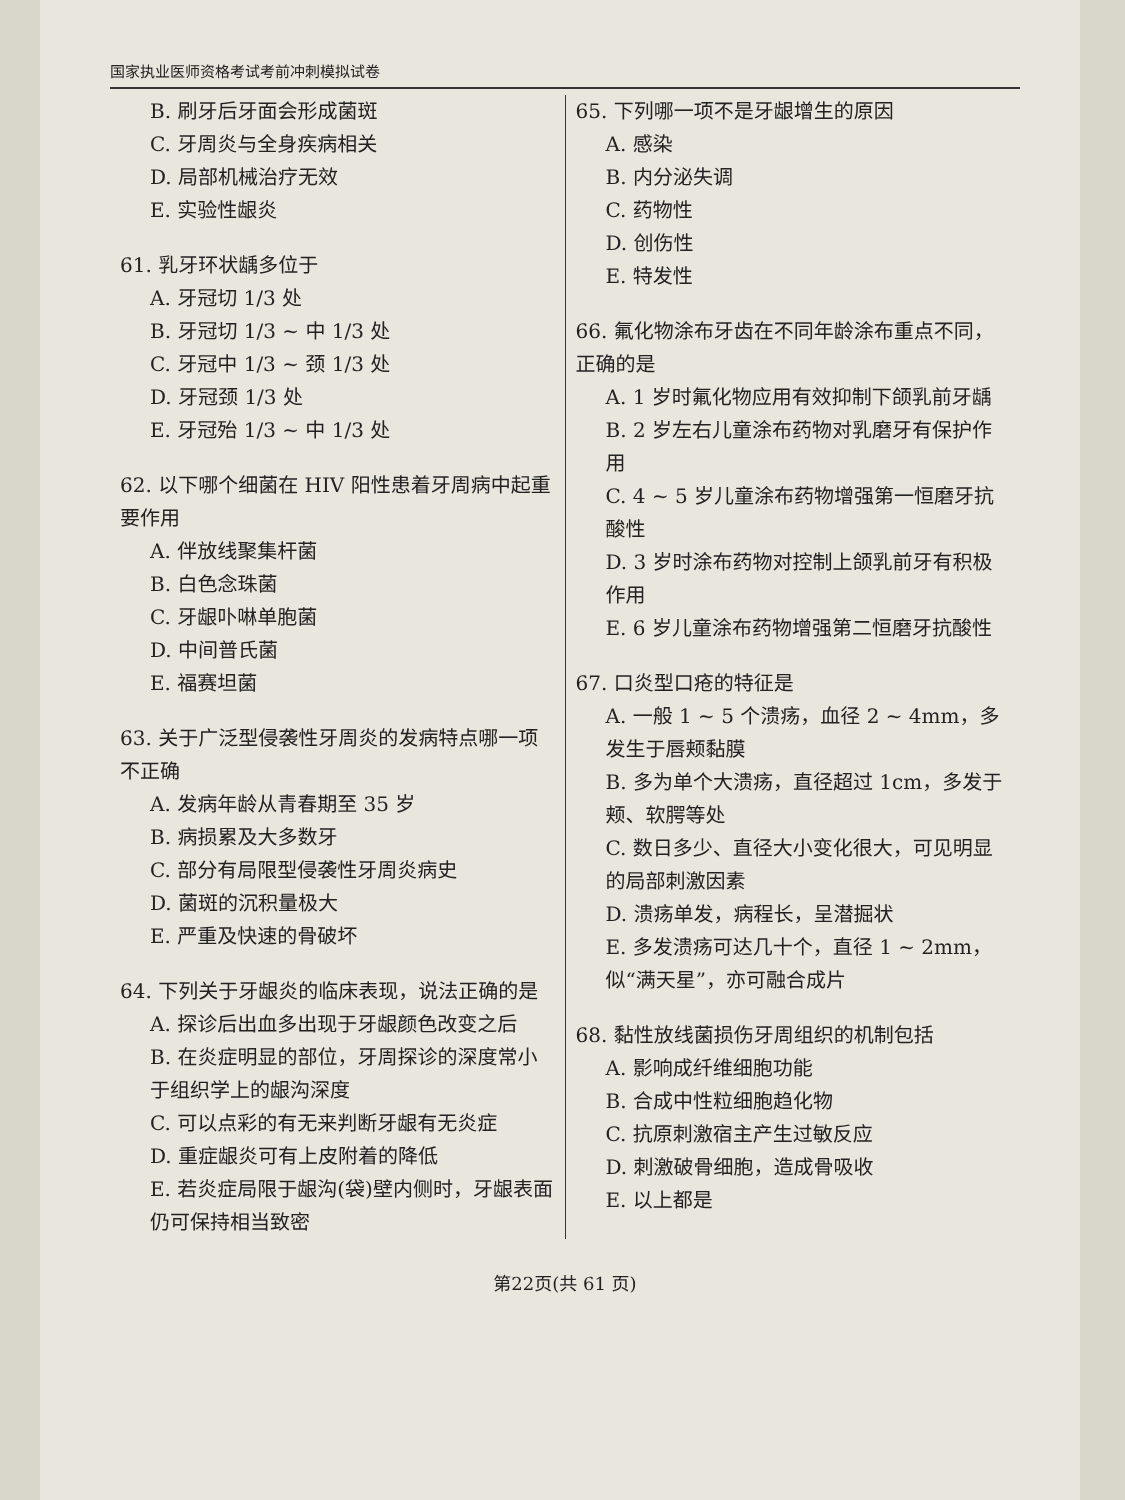国家执业医师资格考试考前冲刺模拟试卷
B. 刷牙后牙面会形成菌斑
C. 牙周炎与全身疾病相关
D. 局部机械治疗无效
E. 实验性龈炎
61. 乳牙环状龋多位于
A. 牙冠切 1/3 处
B. 牙冠切 1/3 ~ 中 1/3 处
C. 牙冠中 1/3 ~ 颈 1/3 处
D. 牙冠颈 1/3 处
E. 牙冠殆 1/3 ~ 中 1/3 处
62. 以下哪个细菌在 HIV 阳性患着牙周病中起重要作用
A. 伴放线聚集杆菌
B. 白色念珠菌
C. 牙龈卟啉单胞菌
D. 中间普氏菌
E. 福赛坦菌
63. 关于广泛型侵袭性牙周炎的发病特点哪一项不正确
A. 发病年龄从青春期至 35 岁
B. 病损累及大多数牙
C. 部分有局限型侵袭性牙周炎病史
D. 菌斑的沉积量极大
E. 严重及快速的骨破坏
64. 下列关于牙龈炎的临床表现，说法正确的是
A. 探诊后出血多出现于牙龈颜色改变之后
B. 在炎症明显的部位，牙周探诊的深度常小于组织学上的龈沟深度
C. 可以点彩的有无来判断牙龈有无炎症
D. 重症龈炎可有上皮附着的降低
E. 若炎症局限于龈沟(袋)壁内侧时，牙龈表面仍可保持相当致密
65. 下列哪一项不是牙龈增生的原因
A. 感染
B. 内分泌失调
C. 药物性
D. 创伤性
E. 特发性
66. 氟化物涂布牙齿在不同年龄涂布重点不同，正确的是
A. 1 岁时氟化物应用有效抑制下颌乳前牙龋
B. 2 岁左右儿童涂布药物对乳磨牙有保护作用
C. 4 ~ 5 岁儿童涂布药物增强第一恒磨牙抗酸性
D. 3 岁时涂布药物对控制上颌乳前牙有积极作用
E. 6 岁儿童涂布药物增强第二恒磨牙抗酸性
67. 口炎型口疮的特征是
A. 一般 1 ~ 5 个溃疡，血径 2 ~ 4mm，多发生于唇颊黏膜
B. 多为单个大溃疡，直径超过 1cm，多发于颊、软腭等处
C. 数日多少、直径大小变化很大，可见明显的局部刺激因素
D. 溃疡单发，病程长，呈潜掘状
E. 多发溃疡可达几十个，直径 1 ~ 2mm，似“满天星”，亦可融合成片
68. 黏性放线菌损伤牙周组织的机制包括
A. 影响成纤维细胞功能
B. 合成中性粒细胞趋化物
C. 抗原刺激宿主产生过敏反应
D. 刺激破骨细胞，造成骨吸收
E. 以上都是
第22页(共 61 页)